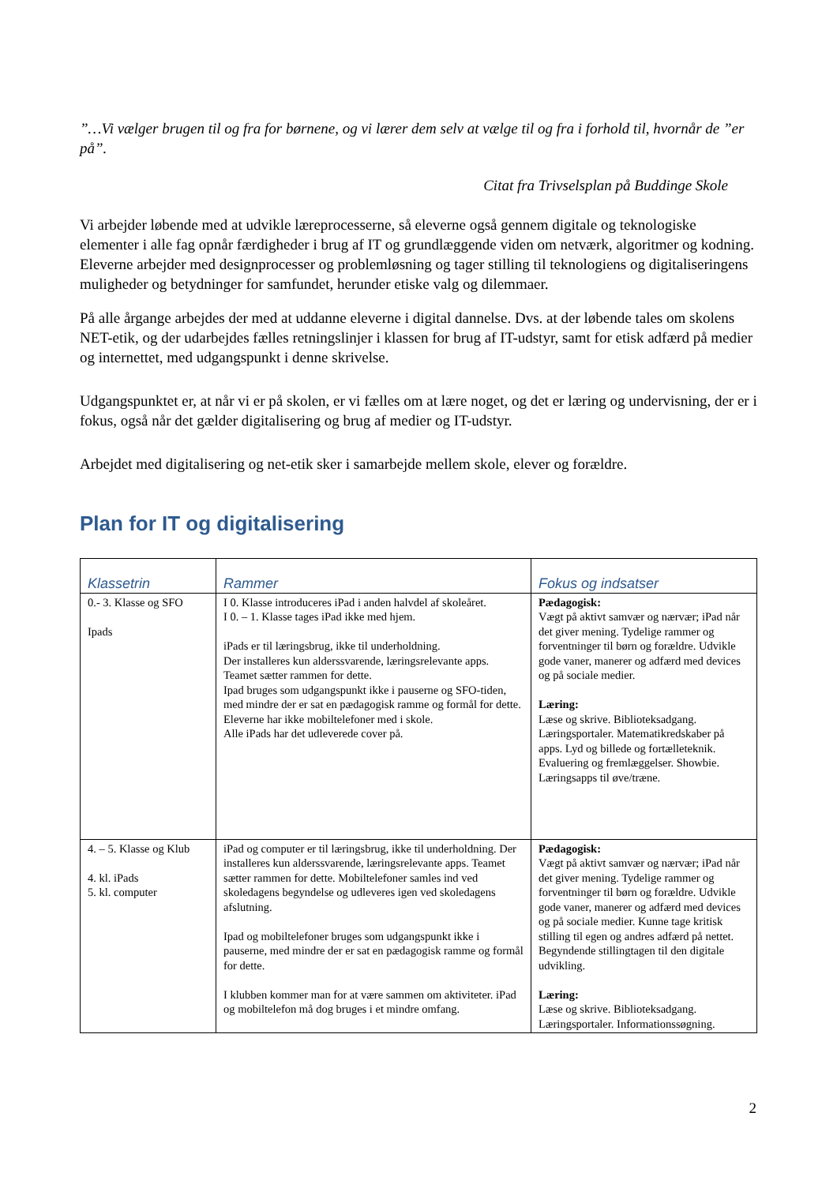”…Vi vælger brugen til og fra for børnene, og vi lærer dem selv at vælge til og fra i forhold til, hvornår de ”er på”.
Citat fra Trivselsplan på Buddinge Skole
Vi arbejder løbende med at udvikle læreprocesserne, så eleverne også gennem digitale og teknologiske elementer i alle fag opnår færdigheder i brug af IT og grundlæggende viden om netværk, algoritmer og kodning. Eleverne arbejder med designprocesser og problemløsning og tager stilling til teknologiens og digitaliseringens muligheder og betydninger for samfundet, herunder etiske valg og dilemmaer.
På alle årgange arbejdes der med at uddanne eleverne i digital dannelse. Dvs. at der løbende tales om skolens NET-etik, og der udarbejdes fælles retningslinjer i klassen for brug af IT-udstyr, samt for etisk adfærd på medier og internettet, med udgangspunkt i denne skrivelse.
Udgangspunktet er, at når vi er på skolen, er vi fælles om at lære noget, og det er læring og undervisning, der er i fokus, også når det gælder digitalisering og brug af medier og IT-udstyr.
Arbejdet med digitalisering og net-etik sker i samarbejde mellem skole, elever og forældre.
Plan for IT og digitalisering
| Klassetrin | Rammer | Fokus og indsatser |
| --- | --- | --- |
| 0.- 3. Klasse og SFO Ipads | I 0. Klasse introduceres iPad i anden halvdel af skoleåret. I 0. – 1. Klasse tages iPad ikke med hjem. iPads er til læringsbrug, ikke til underholdning. Der installeres kun alderssvarende, læringsrelevante apps. Teamet sætter rammen for dette. Ipad bruges som udgangspunkt ikke i pauserne og SFO-tiden, med mindre der er sat en pædagogisk ramme og formål for dette. Eleverne har ikke mobiltelefoner med i skole. Alle iPads har det udleverede cover på. | Pædagogisk: Vægt på aktivt samvær og nærvær; iPad når det giver mening. Tydelige rammer og forventninger til børn og forældre. Udvikle gode vaner, manerer og adfærd med devices og på sociale medier. Læring: Læse og skrive. Biblioteksadgang. Læringsportaler. Matematikredskaber på apps. Lyd og billede og fortælleteknik. Evaluering og fremlæggelser. Showbie. Læringsapps til øve/træne. |
| 4. – 5. Klasse og Klub 4. kl. iPads 5. kl. computer | iPad og computer er til læringsbrug, ikke til underholdning. Der installeres kun alderssvarende, læringsrelevante apps. Teamet sætter rammen for dette. Mobiltelefoner samles ind ved skoledagens begyndelse og udleveres igen ved skoledagens afslutning. Ipad og mobiltelefoner bruges som udgangspunkt ikke i pauserne, med mindre der er sat en pædagogisk ramme og formål for dette. I klubben kommer man for at være sammen om aktiviteter. iPad og mobiltelefon må dog bruges i et mindre omfang. | Pædagogisk: Vægt på aktivt samvær og nærvær; iPad når det giver mening. Tydelige rammer og forventninger til børn og forældre. Udvikle gode vaner, manerer og adfærd med devices og på sociale medier. Kunne tage kritisk stilling til egen og andres adfærd på nettet. Begyndende stillingtagen til den digitale udvikling. Læring: Læse og skrive. Biblioteksadgang. Læringsportaler. Informationssøgning. |
2